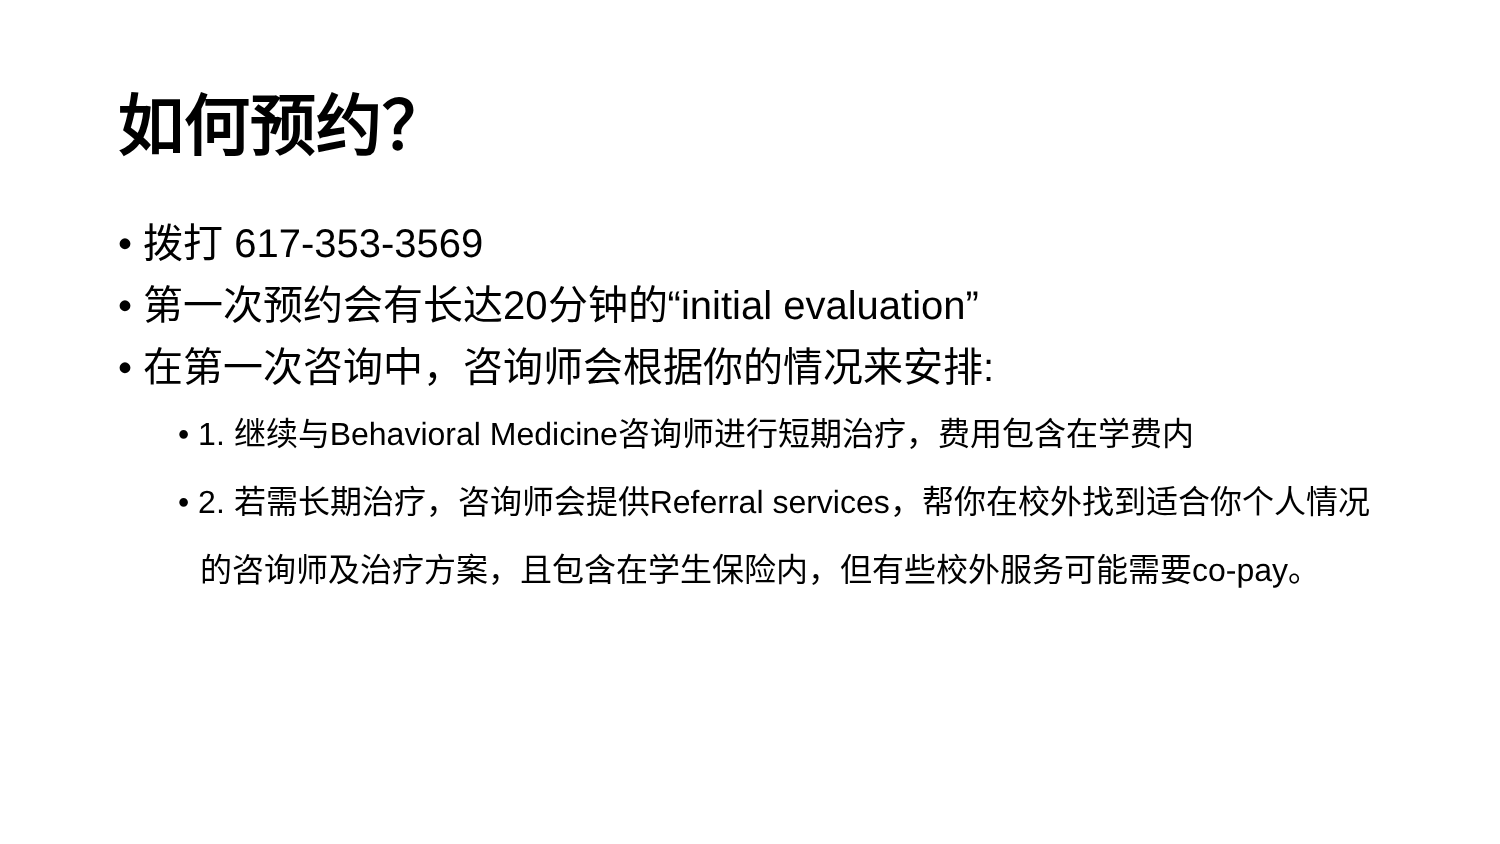如何预约？
• 拨打 617-353-3569
• 第一次预约会有长达20分钟的“initial evaluation”
• 在第一次咨询中，咨询师会根据你的情况来安排:
• 1. 继续与Behavioral Medicine咨询师进行短期治疗，费用包含在学费内
• 2. 若需长期治疗，咨询师会提供Referral services，帮你在校外找到适合你个人情况的咨询师及治疗方案，且包含在学生保险内，但有些校外服务可能需要co-pay。